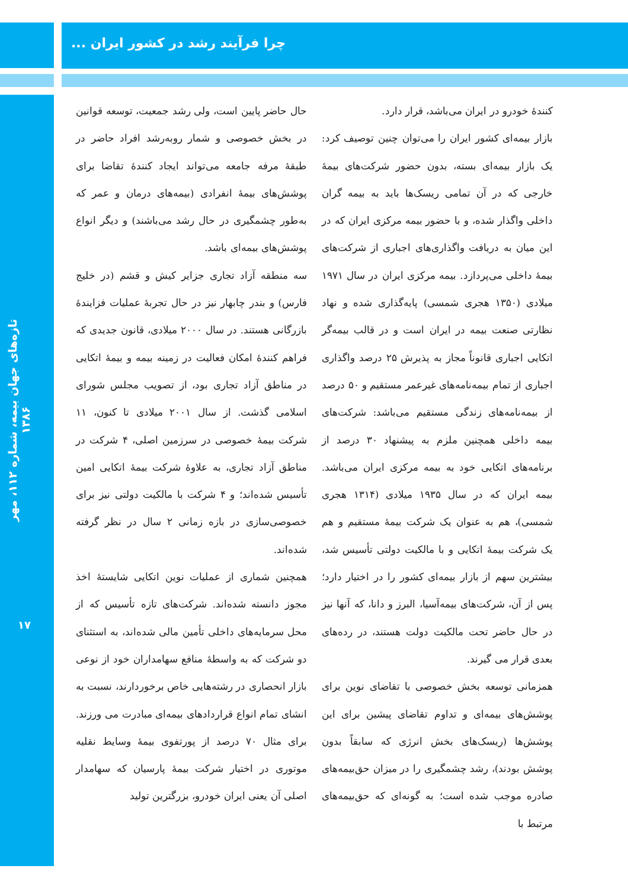چرا فرآیند رشد در کشور ایران ...
تازه‌های جهان بیمه، شماره ۱۱۲، مهر ۱۳۸۶
۱۷
حال حاضر پایین است، ولی رشد جمعیت، توسعه قوانین در بخش خصوصی و شمار روبه‌رشد افراد حاضر در طبقهٔ مرفه جامعه می‌تواند ایجاد کنندهٔ تقاضا برای پوشش‌های بیمهٔ انفرادی (بیمه‌های درمان و عمر که به‌طور چشمگیری در حال رشد می‌باشند) و دیگر انواع پوشش‌های بیمه‌ای باشد.
سه منطقه آزاد تجاری جزایر کیش و قشم (در خلیج فارس) و بندر چابهار نیز در حال تجربهٔ عملیات فزایندهٔ بازرگانی هستند. در سال ۲۰۰۰ میلادی، قانون جدیدی که فراهم کنندهٔ امکان فعالیت در زمینه بیمه و بیمهٔ اتکایی در مناطق آزاد تجاری بود، از تصویب مجلس شورای اسلامی گذشت. از سال ۲۰۰۱ میلادی تا کنون، ۱۱ شرکت بیمهٔ خصوصی در سرزمین اصلی، ۴ شرکت در مناطق آزاد تجاری، به علاوهٔ شرکت بیمهٔ اتکایی امین تأسیس شده‌اند؛ و ۴ شرکت با مالکیت دولتی نیز برای خصوصی‌سازی در بازه زمانی ۲ سال در نظر گرفته شده‌اند.
همچنین شماری از عملیات نوین اتکایی شایستهٔ اخذ مجوز دانسته شده‌اند. شرکت‌های تازه تأسیس که از محل سرمایه‌های داخلی تأمین مالی شده‌اند، به استثنای دو شرکت که به واسطهٔ منافع سهامداران خود از نوعی بازار انحصاری در رشته‌هایی خاص برخوردارند، نسبت به انشای تمام انواع قراردادهای بیمه‌ای مبادرت می ورزند. برای مثال ۷۰ درصد از پورتفوی بیمهٔ وسایط نقلیه موتوری در اختیار شرکت بیمهٔ پارسیان که سهامدار اصلی آن یعنی ایران خودرو، بزرگترین تولید
کنندهٔ خودرو در ایران می‌باشد، قرار دارد.
بازار بیمه‌ای کشور ایران را می‌توان چنین توصیف کرد: یک بازار بیمه‌ای بسته، بدون حضور شرکت‌های بیمهٔ خارجی که در آن تمامی ریسک‌ها باید به بیمه گران داخلی واگذار شده، و با حضور بیمه مرکزی ایران که در این میان به دریافت واگذاری‌های اجباری از شرکت‌های بیمهٔ داخلی می‌پردازد. بیمه مرکزی ایران در سال ۱۹۷۱ میلادی (۱۳۵۰ هجری شمسی) پایه‌گذاری شده و نهاد نظارتی صنعت بیمه در ایران است و در قالب بیمه‌گر اتکایی اجباری قانوناً مجاز به پذیرش ۲۵ درصد واگذاری اجباری از تمام بیمه‌نامه‌های غیرعمر مستقیم و ۵۰ درصد از بیمه‌نامه‌های زندگی مستقیم می‌باشد: شرکت‌های بیمه داخلی همچنین ملزم به پیشنهاد ۳۰ درصد از برنامه‌های اتکایی خود به بیمه مرکزی ایران می‌باشد. بیمه ایران که در سال ۱۹۳۵ میلادی (۱۳۱۴ هجری شمسی)، هم به عنوان یک شرکت بیمهٔ مستقیم و هم یک شرکت بیمهٔ اتکایی و با مالکیت دولتی تأسیس شد، بیشترین سهم از بازار بیمه‌ای کشور را در اختیار دارد؛ پس از آن، شرکت‌های بیمه‌آسیا، البرز و دانا، که آنها نیز در حال حاضر تحت مالکیت دولت هستند، در رده‌های بعدی قرار می گیرند.
همزمانی توسعه بخش خصوصی با تقاضای نوین برای پوشش‌های بیمه‌ای و تداوم تقاضای پیشین برای این پوشش‌ها (ریسک‌های بخش انرژی که سابقاً بدون پوشش بودند)، رشد چشمگیری را در میزان حق‌بیمه‌های صادره موجب شده است؛ به گونه‌ای که حق‌بیمه‌های مرتبط با